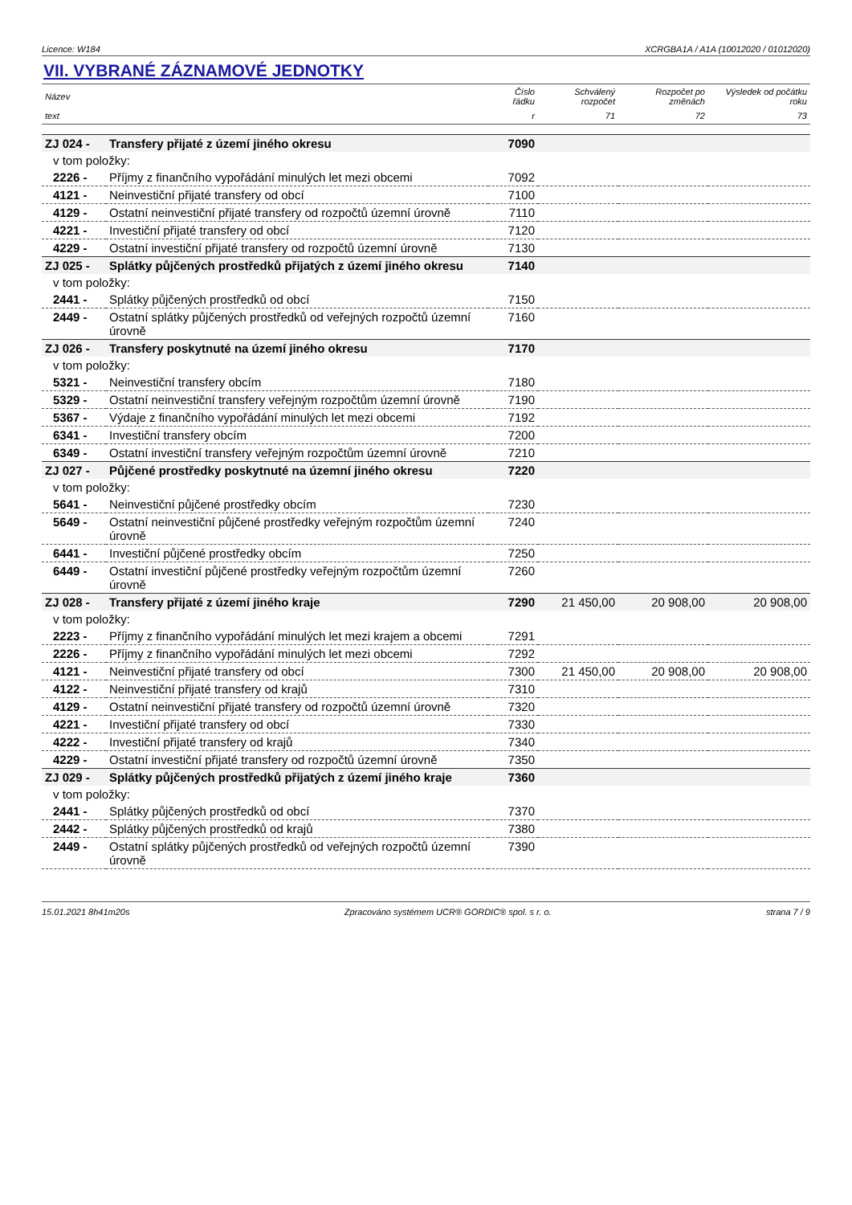Licence: W184 XCRGBA1A / A1A (10012020 / 01012020)
VII. VYBRANÉ ZÁZNAMOVÉ JEDNOTKY
| Název | | Číslo řádku | Schválený rozpočet | Rozpočet po změnách | Výsledek od počátku roku |
| --- | --- | --- | --- | --- | --- |
| text | | r | 71 | 72 | 73 |
| ZJ 024 - | Transfery přijaté z území jiného okresu | 7090 | | | |
| v tom položky: | | | | | |
| 2226 - | Příjmy z finančního vypořádání minulých let mezi obcemi | 7092 | | | |
| 4121 - | Neinvestiční přijaté transfery od obcí | 7100 | | | |
| 4129 - | Ostatní neinvestiční přijaté transfery od rozpočtů územní úrovně | 7110 | | | |
| 4221 - | Investiční přijaté transfery od obcí | 7120 | | | |
| 4229 - | Ostatní investiční přijaté transfery od rozpočtů územní úrovně | 7130 | | | |
| ZJ 025 - | Splátky půjčených prostředků přijatých z území jiného okresu | 7140 | | | |
| v tom položky: | | | | | |
| 2441 - | Splátky půjčených prostředků od obcí | 7150 | | | |
| 2449 - | Ostatní splátky půjčených prostředků od veřejných rozpočtů územní úrovně | 7160 | | | |
| ZJ 026 - | Transfery poskytnuté na území jiného okresu | 7170 | | | |
| v tom položky: | | | | | |
| 5321 - | Neinvestiční transfery obcím | 7180 | | | |
| 5329 - | Ostatní neinvestiční transfery veřejným rozpočtům územní úrovně | 7190 | | | |
| 5367 - | Výdaje z finančního vypořádání minulých let mezi obcemi | 7192 | | | |
| 6341 - | Investiční transfery obcím | 7200 | | | |
| 6349 - | Ostatní investiční transfery veřejným rozpočtům územní úrovně | 7210 | | | |
| ZJ 027 - | Půjčené prostředky poskytnuté na územní jiného okresu | 7220 | | | |
| v tom položky: | | | | | |
| 5641 - | Neinvestiční půjčené prostředky obcím | 7230 | | | |
| 5649 - | Ostatní neinvestiční půjčené prostředky veřejným rozpočtům územní úrovně | 7240 | | | |
| 6441 - | Investiční půjčené prostředky obcím | 7250 | | | |
| 6449 - | Ostatní investiční půjčené prostředky veřejným rozpočtům územní úrovně | 7260 | | | |
| ZJ 028 - | Transfery přijaté z území jiného kraje | 7290 | 21 450,00 | 20 908,00 | 20 908,00 |
| v tom položky: | | | | | |
| 2223 - | Příjmy z finančního vypořádání minulých let mezi krajem a obcemi | 7291 | | | |
| 2226 - | Příjmy z finančního vypořádání minulých let mezi obcemi | 7292 | | | |
| 4121 - | Neinvestiční přijaté transfery od obcí | 7300 | 21 450,00 | 20 908,00 | 20 908,00 |
| 4122 - | Neinvestiční přijaté transfery od krajů | 7310 | | | |
| 4129 - | Ostatní neinvestiční přijaté transfery od rozpočtů územní úrovně | 7320 | | | |
| 4221 - | Investiční přijaté transfery od obcí | 7330 | | | |
| 4222 - | Investiční přijaté transfery od krajů | 7340 | | | |
| 4229 - | Ostatní investiční přijaté transfery od rozpočtů územní úrovně | 7350 | | | |
| ZJ 029 - | Splátky půjčených prostředků přijatých z území jiného kraje | 7360 | | | |
| v tom položky: | | | | | |
| 2441 - | Splátky půjčených prostředků od obcí | 7370 | | | |
| 2442 - | Splátky půjčených prostředků od krajů | 7380 | | | |
| 2449 - | Ostatní splátky půjčených prostředků od veřejných rozpočtů územní úrovně | 7390 | | | |
15.01.2021 8h41m20s Zpracováno systémem UCR® GORDIC® spol. s r. o. strana 7 / 9